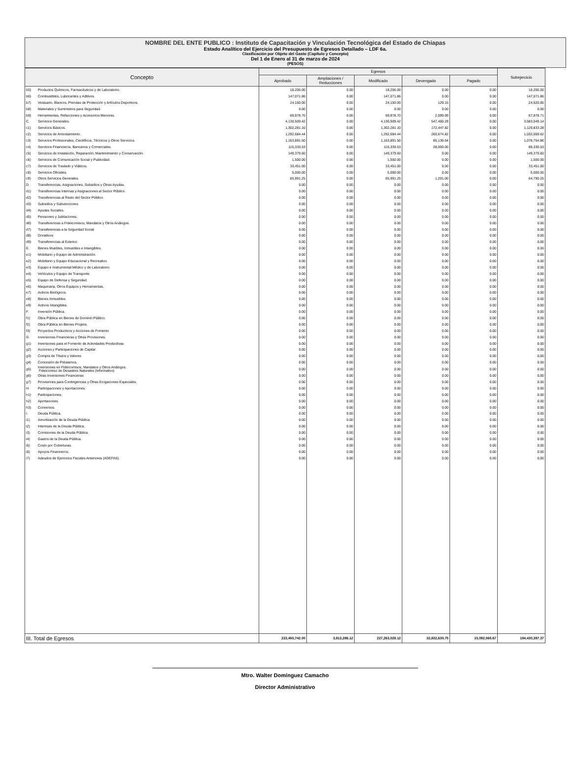NOMBRE DEL ENTE PUBLICO : Instituto de Capacitación y Vinculación Tecnológica del Estado de Chiapas
Estado Analítico del Ejercicio del Presupuesto de Egresos Detallado – LDF 6a.
Clasificación por Objeto del Gasto (Capítulo y Concepto)
Del 1 de Enero al 31 de marzo de 2024
(PESOS)
| Concepto | | Egresos | | | | | Subejercicio |
| --- | --- | --- | --- | --- | --- | --- | --- |
| | | Aprobado | Ampliaciones / Reducciones | Modificado | Devengado | Pagado | |
| b5) | Productos Químicos, Farmacéuticos y de Laboratorio. | 18,206.00 | 0.00 | 18,206.00 | 0.00 | 0.00 | 18,206.00 |
| b6) | Combustibles, Lubricantes y Aditivos. | 147,071.86 | 0.00 | 147,071.86 | 0.00 | 0.00 | 147,071.86 |
| b7) | Vestuario, Blancos, Prendas de Protección y Artículos Deportivos. | 24,150.00 | 0.00 | 24,150.00 | 129.15 | 0.00 | 24,020.85 |
| b8) | Materiales y Suministros para Seguridad. | 0.00 | 0.00 | 0.00 | 0.00 | 0.00 | 0.00 |
| b9) | Herramientas, Refacciones y Accesorios Menores. | 69,978.70 | 0.00 | 69,978.70 | 2,099.99 | 0.00 | 67,878.71 |
| C. | Servicios Generales. | 4,130,509.42 | 0.00 | 4,130,509.42 | 547,460.28 | 0.00 | 3,583,049.14 |
| c1) | Servicios Básicos. | 1,302,281.10 | 0.00 | 1,302,281.10 | 172,447.82 | 0.00 | 1,129,833.28 |
| c2) | Servicios de Arrendamiento. | 1,292,684.44 | 0.00 | 1,292,684.44 | 260,674.82 | 0.00 | 1,032,009.62 |
| c3) | Servicios Profesionales, Científicos, Técnicos y Otros Servicios. | 1,163,891.50 | 0.00 | 1,163,891.50 | 85,136.64 | 0.00 | 1,078,754.86 |
| c4) | Servicios Financieros, Bancarios y Comerciales. | 116,330.53 | 0.00 | 116,330.53 | 28,000.00 | 0.00 | 88,330.53 |
| c5) | Servicios de Instalación, Reparación, Mantenimiento y Conservación. | 149,379.60 | 0.00 | 149,379.60 | 0.00 | 0.00 | 149,379.60 |
| c6) | Servicios de Comunicación Social y Publicidad. | 1,500.00 | 0.00 | 1,500.00 | 0.00 | 0.00 | 1,500.00 |
| c7) | Servicios de Traslado y Viáticos. | 33,451.00 | 0.00 | 33,451.00 | 0.00 | 0.00 | 33,451.00 |
| c8) | Servicios Oficiales. | 5,000.00 | 0.00 | 5,000.00 | 0.00 | 0.00 | 5,000.00 |
| c9) | Otros Servicios Generales. | 65,991.25 | 0.00 | 65,991.25 | 1,201.00 | 0.00 | 64,790.25 |
| D. | Transferencias, Asignaciones, Subsidios y Otras Ayudas. | 0.00 | 0.00 | 0.00 | 0.00 | 0.00 | 0.00 |
| d1) | Transferencias Internas y Asignaciones al Sector Público. | 0.00 | 0.00 | 0.00 | 0.00 | 0.00 | 0.00 |
| d2) | Transferencias al Resto del Sector Público. | 0.00 | 0.00 | 0.00 | 0.00 | 0.00 | 0.00 |
| d3) | Subsidios y Subvenciones. | 0.00 | 0.00 | 0.00 | 0.00 | 0.00 | 0.00 |
| d4) | Ayudas Sociales. | 0.00 | 0.00 | 0.00 | 0.00 | 0.00 | 0.00 |
| d5) | Pensiones y Jubilaciones. | 0.00 | 0.00 | 0.00 | 0.00 | 0.00 | 0.00 |
| d6) | Transferencias a Fideicomisos, Mandatos y Otros Análogos. | 0.00 | 0.00 | 0.00 | 0.00 | 0.00 | 0.00 |
| d7) | Transferencias a la Seguridad Social | 0.00 | 0.00 | 0.00 | 0.00 | 0.00 | 0.00 |
| d8) | Donativos | 0.00 | 0.00 | 0.00 | 0.00 | 0.00 | 0.00 |
| d9) | Transferencias al Exterior. | 0.00 | 0.00 | 0.00 | 0.00 | 0.00 | 0.00 |
| E. | Bienes Muebles, Inmuebles e Intangibles. | 0.00 | 0.00 | 0.00 | 0.00 | 0.00 | 0.00 |
| e1) | Mobiliario y Equipo de Administración. | 0.00 | 0.00 | 0.00 | 0.00 | 0.00 | 0.00 |
| e2) | Mobiliario y Equipo Educacional y Recreativo. | 0.00 | 0.00 | 0.00 | 0.00 | 0.00 | 0.00 |
| e3) | Equipo e Instrumental Médico y de Laboratorio. | 0.00 | 0.00 | 0.00 | 0.00 | 0.00 | 0.00 |
| e4) | Vehículos y Equipo de Transporte. | 0.00 | 0.00 | 0.00 | 0.00 | 0.00 | 0.00 |
| e5) | Equipo de Defensa y Seguridad. | 0.00 | 0.00 | 0.00 | 0.00 | 0.00 | 0.00 |
| e6) | Maquinaria, Otros Equipos y Herramientas. | 0.00 | 0.00 | 0.00 | 0.00 | 0.00 | 0.00 |
| e7) | Activos Biológicos. | 0.00 | 0.00 | 0.00 | 0.00 | 0.00 | 0.00 |
| e8) | Bienes Inmuebles. | 0.00 | 0.00 | 0.00 | 0.00 | 0.00 | 0.00 |
| e9) | Activos Intangibles. | 0.00 | 0.00 | 0.00 | 0.00 | 0.00 | 0.00 |
| F. | Inversión Pública. | 0.00 | 0.00 | 0.00 | 0.00 | 0.00 | 0.00 |
| f1) | Obra Pública en Bienes de Dominio Público. | 0.00 | 0.00 | 0.00 | 0.00 | 0.00 | 0.00 |
| f2) | Obra Pública en Bienes Propios. | 0.00 | 0.00 | 0.00 | 0.00 | 0.00 | 0.00 |
| f3) | Proyectos Productivos y Acciones de Fomento | 0.00 | 0.00 | 0.00 | 0.00 | 0.00 | 0.00 |
| G. | Inversiones Financieras y Otras Provisiones. | 0.00 | 0.00 | 0.00 | 0.00 | 0.00 | 0.00 |
| g1) | Inversiones para el Fomento de Actividades Productivas | 0.00 | 0.00 | 0.00 | 0.00 | 0.00 | 0.00 |
| g2) | Acciones y Participaciones de Capital | 0.00 | 0.00 | 0.00 | 0.00 | 0.00 | 0.00 |
| g3) | Compra de Títulos y Valores | 0.00 | 0.00 | 0.00 | 0.00 | 0.00 | 0.00 |
| g4) | Concesión de Préstamos. | 0.00 | 0.00 | 0.00 | 0.00 | 0.00 | 0.00 |
| g5) | Inversiones en Fideicomisos, Mandatos y Otros Análogos. Fideicomiso de Desastres Naturales (Informativo) | 0.00 | 0.00 | 0.00 | 0.00 | 0.00 | 0.00 |
| g6) | Otras Inversiones Financieras | 0.00 | 0.00 | 0.00 | 0.00 | 0.00 | 0.00 |
| g7) | Provisiones para Contingencias y Otras Erogaciones Especiales. | 0.00 | 0.00 | 0.00 | 0.00 | 0.00 | 0.00 |
| H. | Participaciones y Aportaciones. | 0.00 | 0.00 | 0.00 | 0.00 | 0.00 | 0.00 |
| h1) | Participaciones. | 0.00 | 0.00 | 0.00 | 0.00 | 0.00 | 0.00 |
| h2) | Aportaciones. | 0.00 | 0.00 | 0.00 | 0.00 | 0.00 | 0.00 |
| h3) | Convenios. | 0.00 | 0.00 | 0.00 | 0.00 | 0.00 | 0.00 |
| I. | Deuda Pública. | 0.00 | 0.00 | 0.00 | 0.00 | 0.00 | 0.00 |
| i1) | Amortización de la Deuda Pública. | 0.00 | 0.00 | 0.00 | 0.00 | 0.00 | 0.00 |
| i2) | Intereses de la Deuda Pública. | 0.00 | 0.00 | 0.00 | 0.00 | 0.00 | 0.00 |
| i3) | Comisiones de la Deuda Pública. | 0.00 | 0.00 | 0.00 | 0.00 | 0.00 | 0.00 |
| i4) | Gastos de la Deuda Pública. | 0.00 | 0.00 | 0.00 | 0.00 | 0.00 | 0.00 |
| i5) | Costo por Coberturas. | 0.00 | 0.00 | 0.00 | 0.00 | 0.00 | 0.00 |
| i6) | Apoyos Financieros. | 0.00 | 0.00 | 0.00 | 0.00 | 0.00 | 0.00 |
| i7) | Adeudos de Ejercicios Fiscales Anteriores (ADEFAS). | 0.00 | 0.00 | 0.00 | 0.00 | 0.00 | 0.00 |
| III. Total de Egresos | | 223,450,742.00 | 3,812,286.12 | 227,263,028.12 | 32,832,630.75 | 15,092,065.67 | 194,430,397.37 |
Mtro. Walter Domínguez Camacho
Director Administrativo